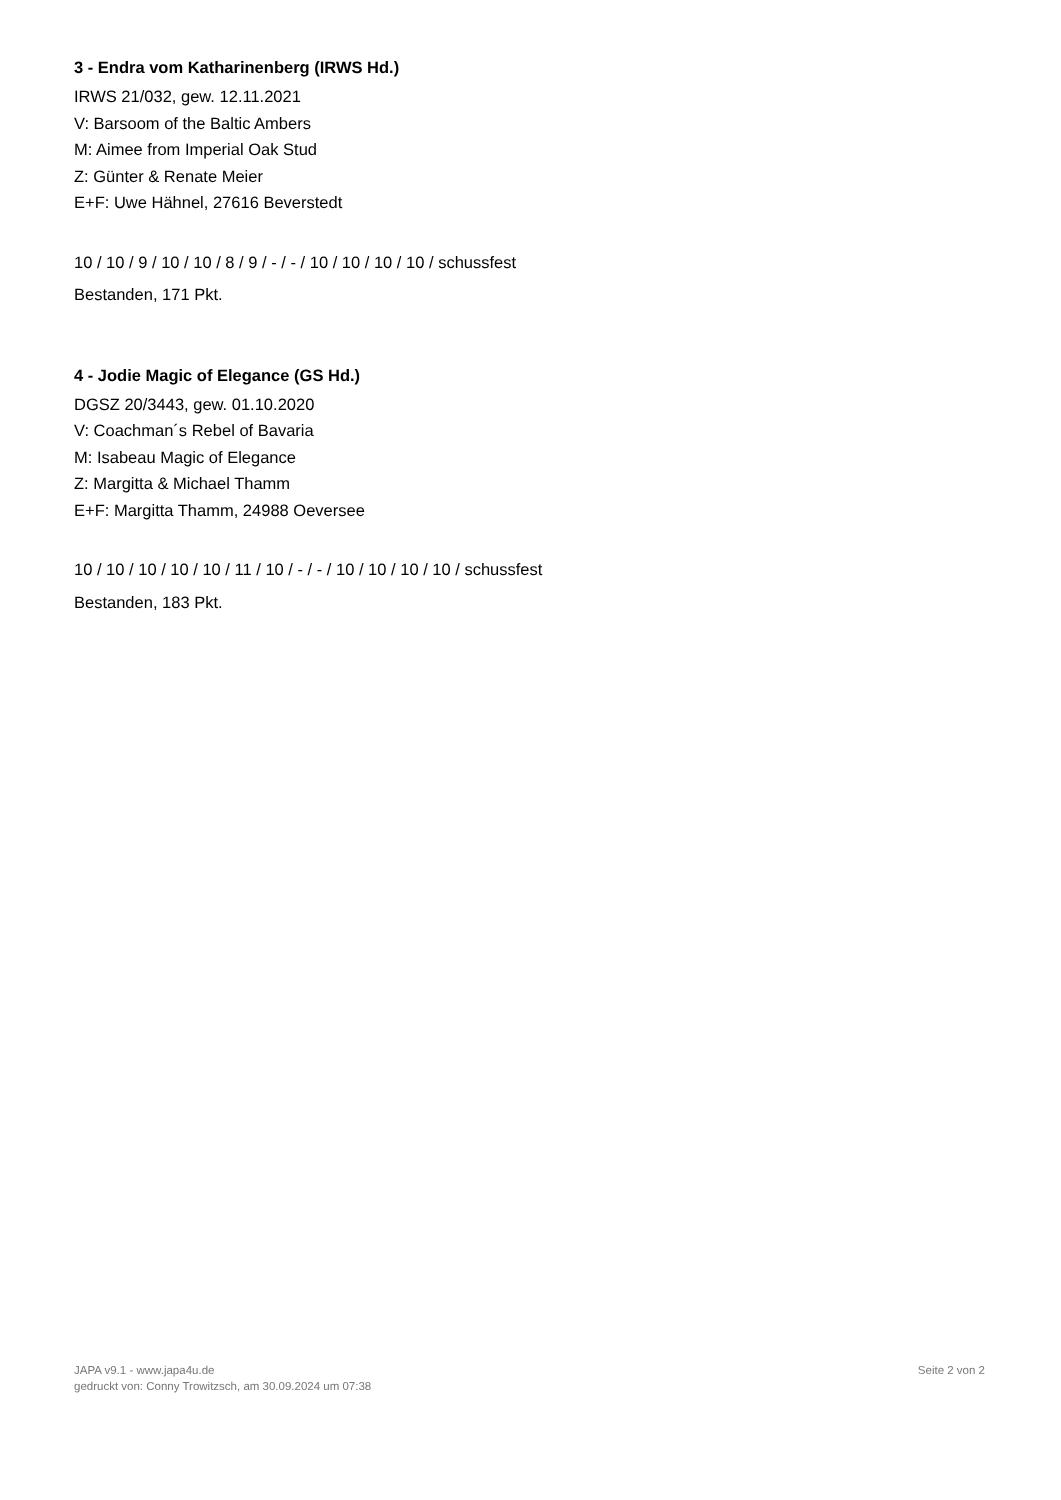3 - Endra vom Katharinenberg (IRWS Hd.)
IRWS 21/032, gew. 12.11.2021
V: Barsoom of the Baltic Ambers
M: Aimee from Imperial Oak Stud
Z: Günter & Renate Meier
E+F: Uwe Hähnel, 27616 Beverstedt
10 / 10 / 9 / 10 / 10 / 8 / 9 / - / - / 10 / 10 / 10 / 10 / schussfest
Bestanden, 171 Pkt.
4 - Jodie Magic of Elegance (GS Hd.)
DGSZ 20/3443, gew. 01.10.2020
V: Coachman´s Rebel of Bavaria
M: Isabeau Magic of Elegance
Z: Margitta & Michael Thamm
E+F: Margitta Thamm, 24988 Oeversee
10 / 10 / 10 / 10 / 10 / 11 / 10 / - / - / 10 / 10 / 10 / 10 / schussfest
Bestanden, 183 Pkt.
JAPA v9.1 - www.japa4u.de
gedruckt von: Conny Trowitzsch, am 30.09.2024 um 07:38
Seite 2 von 2